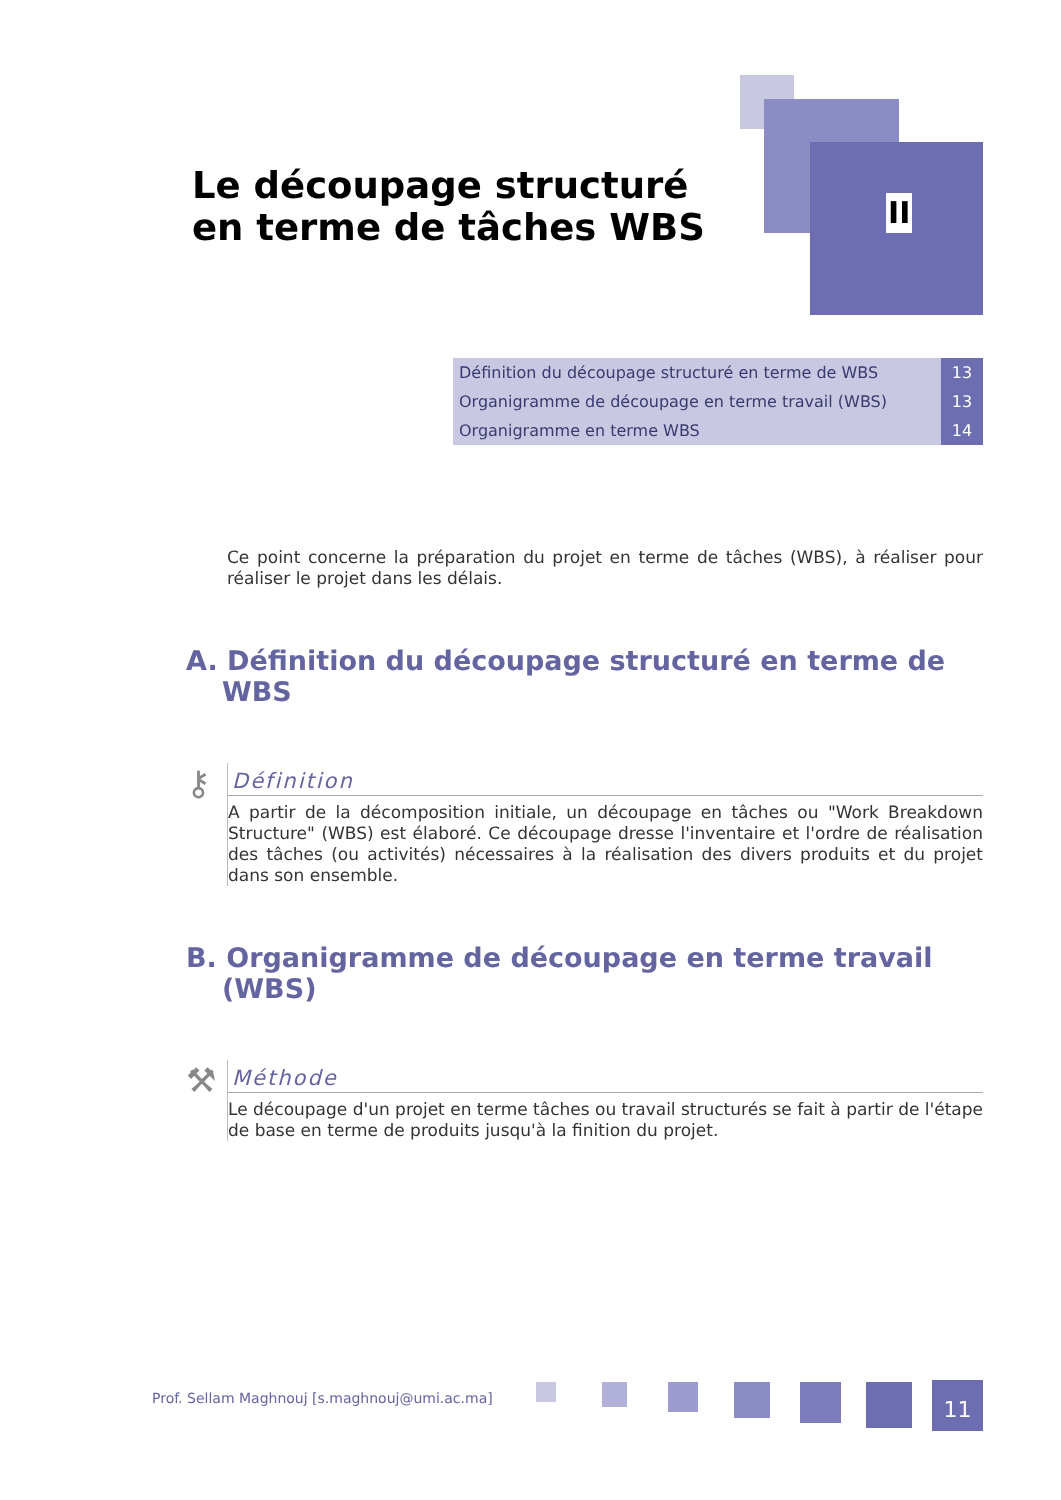Le découpage structuré en terme de tâches WBS
II
| Définition du découpage structuré en terme de WBS | 13 |
| Organigramme de découpage en terme travail (WBS) | 13 |
| Organigramme en terme WBS | 14 |
Ce point concerne la préparation du projet en terme de tâches (WBS), à réaliser pour réaliser le projet dans les délais.
A. Définition du découpage structuré en terme de WBS
⚷
Définition
A partir de la décomposition initiale, un découpage en tâches ou "Work Breakdown Structure" (WBS) est élaboré. Ce découpage dresse l'inventaire et l'ordre de réalisation des tâches (ou activités) nécessaires à la réalisation des divers produits et du projet dans son ensemble.
B. Organigramme de découpage en terme travail (WBS)
⚒
Méthode
Le découpage d'un projet en terme tâches ou travail structurés se fait à partir de l'étape de base en terme de produits jusqu'à la finition du projet.
Prof. Sellam Maghnouj [s.maghnouj@umi.ac.ma]
11